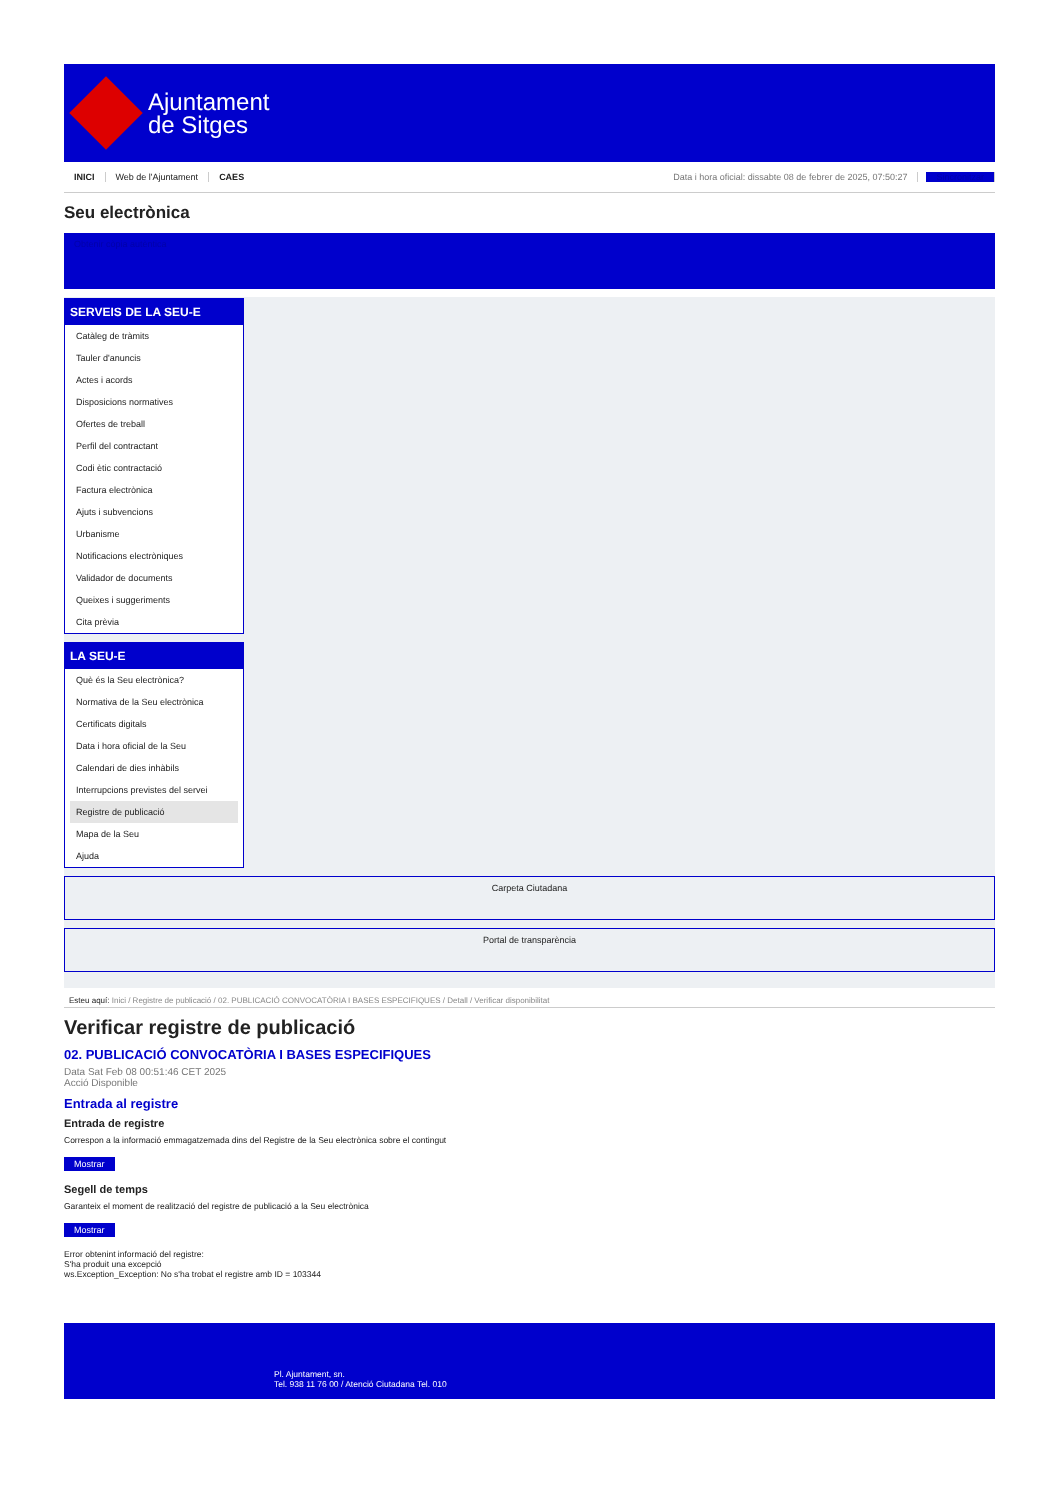Ajuntament
de Sitges
INICI Web de l'Ajuntament CAES Data i hora oficial: dissabte 08 de febrer de 2025, 07:50:27 Sincronitzar
Seu electrònica
Obtenir còpia autèntica
SERVEIS DE LA SEU-E
Catàleg de tràmits
Tauler d'anuncis
Actes i acords
Disposicions normatives
Ofertes de treball
Perfil del contractant
Codi ètic contractació
Factura electrònica
Ajuts i subvencions
Urbanisme
Notificacions electròniques
Validador de documents
Queixes i suggeriments
Cita prèvia
LA SEU-E
Què és la Seu electrònica?
Normativa de la Seu electrònica
Certificats digitals
Data i hora oficial de la Seu
Calendari de dies inhàbils
Interrupcions previstes del servei
Registre de publicació
Mapa de la Seu
Ajuda
Carpeta Ciutadana
Portal de transparència
Esteu aquí: Inici / Registre de publicació / 02. PUBLICACIÓ CONVOCATÒRIA I BASES ESPECIFIQUES / Detall / Verificar disponibilitat
Verificar registre de publicació
02. PUBLICACIÓ CONVOCATÒRIA I BASES ESPECIFIQUES
Data Sat Feb 08 00:51:46 CET 2025
Acció Disponible
Entrada al registre
Entrada de registre
Correspon a la informació emmagatzemada dins del Registre de la Seu electrònica sobre el contingut
Mostrar
Segell de temps
Garanteix el moment de realització del registre de publicació a la Seu electrònica
Mostrar
Error obtenint informació del registre:
S'ha produit una excepció
ws.Exception_Exception: No s'ha trobat el registre amb ID = 103344
Pl. Ajuntament, sn.
Tel. 938 11 76 00 / Atenció Ciutadana Tel. 010